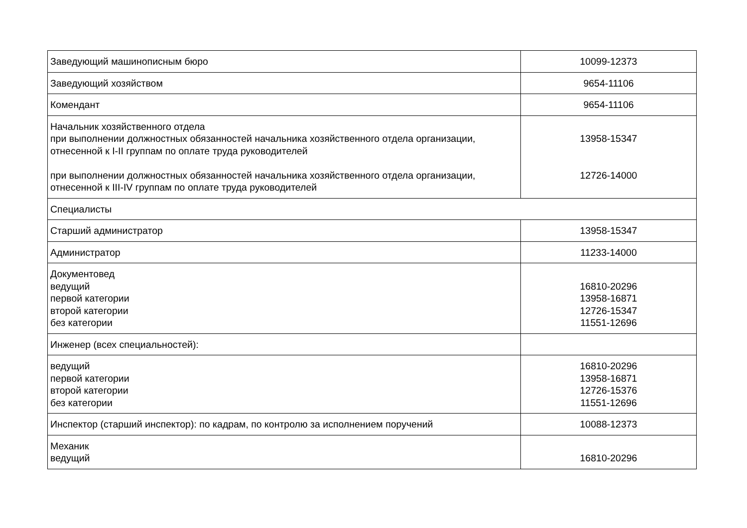| Заведующий машинописным бюро | 10099-12373 |
| Заведующий хозяйством | 9654-11106 |
| Комендант | 9654-11106 |
| Начальник хозяйственного отдела при выполнении должностных обязанностей начальника хозяйственного отдела организации, отнесенной к I-II группам по оплате труда руководителей при выполнении должностных обязанностей начальника хозяйственного отдела организации, отнесенной к III-IV группам по оплате труда руководителей | 13958-15347 12726-14000 |
| Специалисты | |
| Старший администратор | 13958-15347 |
| Администратор | 11233-14000 |
| Документовед ведущий первой категории второй категории без категории | 16810-20296 13958-16871 12726-15347 11551-12696 |
| Инженер (всех специальностей): | |
| ведущий первой категории второй категории без категории | 16810-20296 13958-16871 12726-15376 11551-12696 |
| Инспектор (старший инспектор): по кадрам, по контролю за исполнением поручений | 10088-12373 |
| Механик ведущий | 16810-20296 |